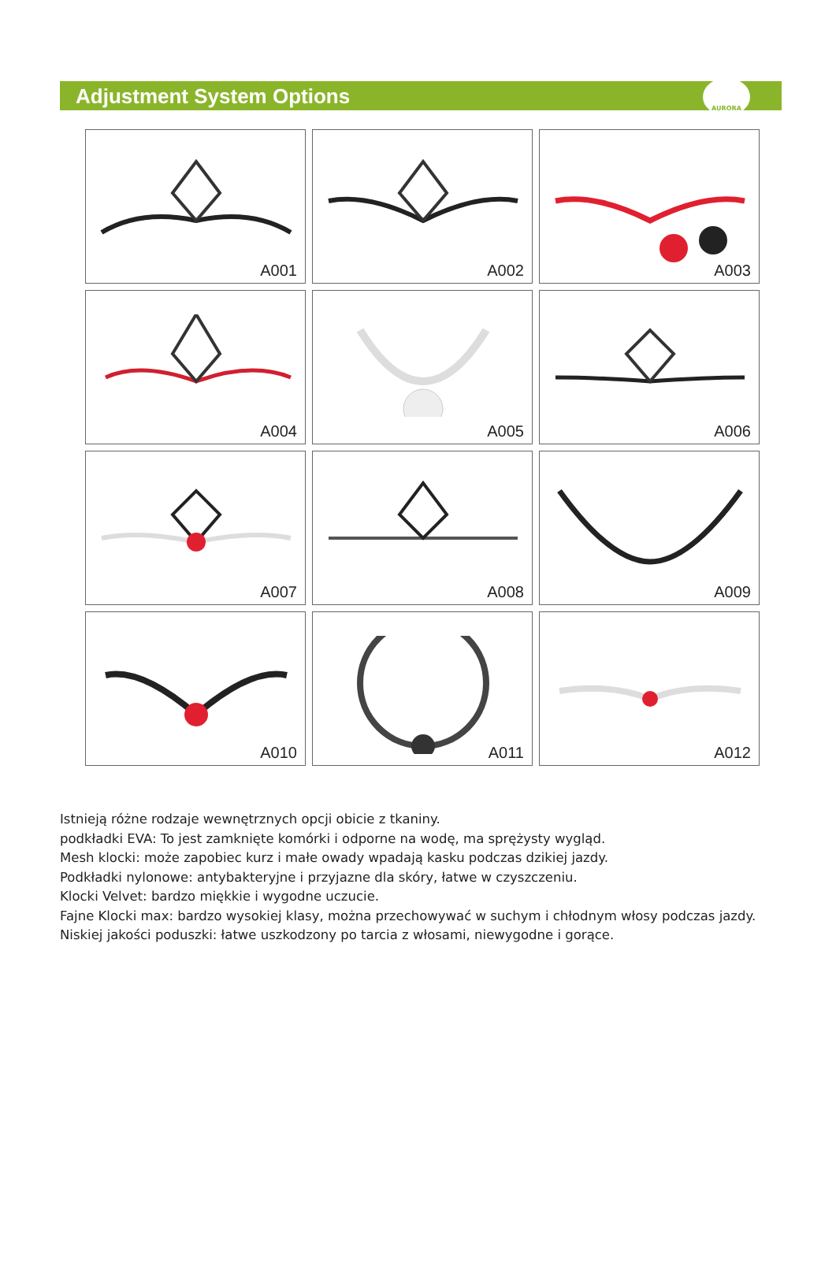Adjustment System Options
AURORA
A001
A002
A003
A004
A005
A006
A007
A008
A009
A010
A011
A012
Istnieją różne rodzaje wewnętrznych opcji obicie z tkaniny.
podkładki EVA: To jest zamknięte komórki i odporne na wodę, ma sprężysty wygląd.
Mesh klocki: może zapobiec kurz i małe owady wpadają kasku podczas dzikiej jazdy.
Podkładki nylonowe: antybakteryjne i przyjazne dla skóry, łatwe w czyszczeniu.
Klocki Velvet: bardzo miękkie i wygodne uczucie.
Fajne Klocki max: bardzo wysokiej klasy, można przechowywać w suchym i chłodnym włosy podczas jazdy.
Niskiej jakości poduszki: łatwe uszkodzony po tarcia z włosami, niewygodne i gorące.